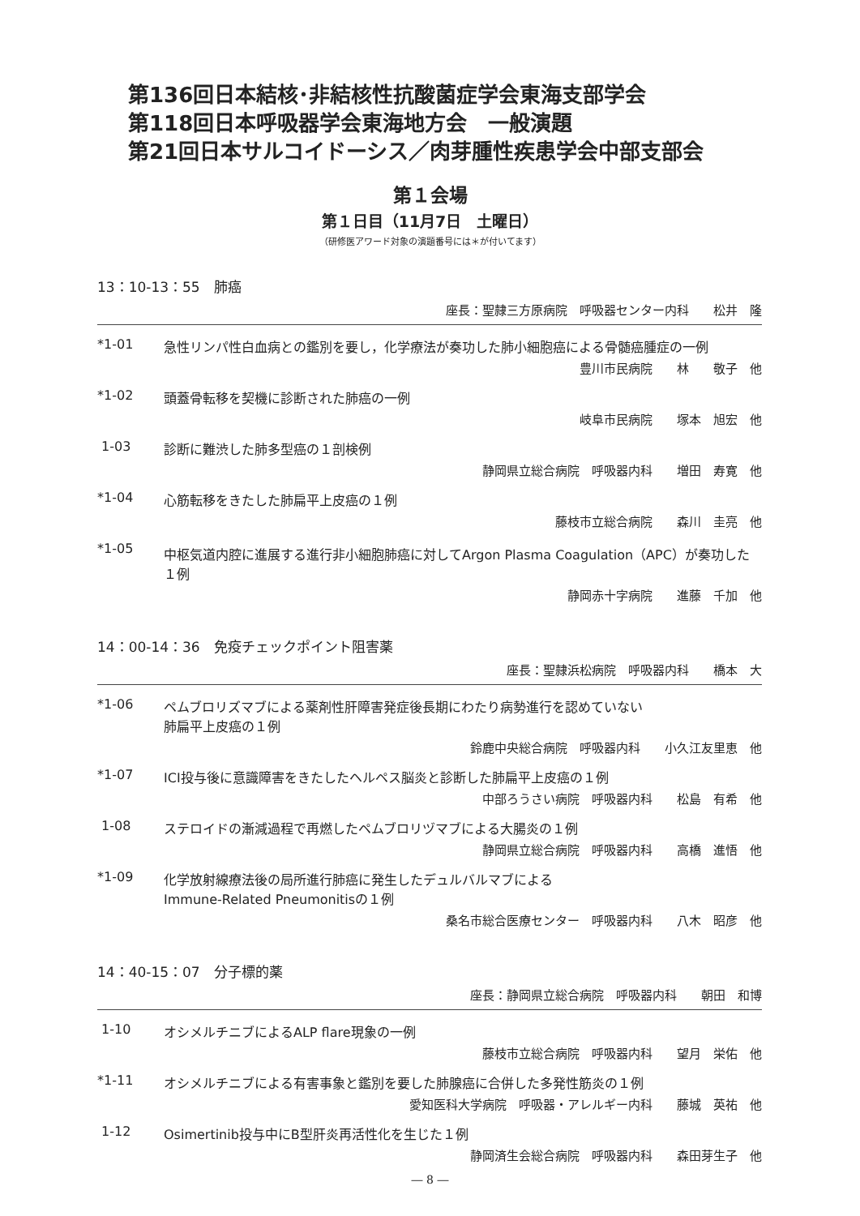第136回日本結核･非結核性抗酸菌症学会東海支部学会
第118回日本呼吸器学会東海地方会　一般演題
第21回日本サルコイドーシス／肉芽腫性疾患学会中部支部会
第１会場
第１日目（11月7日　土曜日）
（研修医アワード対象の演題番号には＊が付いてます）
13：10-13：55　肺癌
座長：聖隷三方原病院　呼吸器センター内科　　松井　隆
*1-01 急性リンパ性白血病との鑑別を要し，化学療法が奏功した肺小細胞癌による骨髄癌腫症の一例
豊川市民病院　　林　　敬子　他
*1-02 頭蓋骨転移を契機に診断された肺癌の一例
岐阜市民病院　　塚本　旭宏　他
1-03 診断に難渋した肺多型癌の１剖検例
静岡県立総合病院　呼吸器内科　　増田　寿寛　他
*1-04 心筋転移をきたした肺扁平上皮癌の１例
藤枝市立総合病院　　森川　圭亮　他
*1-05 中枢気道内腔に進展する進行非小細胞肺癌に対してArgon Plasma Coagulation（APC）が奏功した１例
静岡赤十字病院　　進藤　千加　他
14：00-14：36　免疫チェックポイント阻害薬
座長：聖隷浜松病院　呼吸器内科　　橋本　大
*1-06 ペムブロリズマブによる薬剤性肝障害発症後長期にわたり病勢進行を認めていない
肺扁平上皮癌の１例
鈴鹿中央総合病院　呼吸器内科　　小久江友里恵　他
*1-07 ICI投与後に意識障害をきたしたヘルペス脳炎と診断した肺扁平上皮癌の１例
中部ろうさい病院　呼吸器内科　　松島　有希　他
1-08 ステロイドの漸減過程で再燃したペムブロリヅマブによる大腸炎の１例
静岡県立総合病院　呼吸器内科　　高橋　進悟　他
*1-09 化学放射線療法後の局所進行肺癌に発生したデュルバルマブによる
Immune-Related Pneumonitisの１例
桑名市総合医療センター　呼吸器内科　　八木　昭彦　他
14：40-15：07　分子標的薬
座長：静岡県立総合病院　呼吸器内科　　朝田　和博
1-10 オシメルチニブによるALP flare現象の一例
藤枝市立総合病院　呼吸器内科　　望月　栄佑　他
*1-11 オシメルチニブによる有害事象と鑑別を要した肺腺癌に合併した多発性筋炎の１例
愛知医科大学病院　呼吸器・アレルギー内科　　藤城　英祐　他
1-12 Osimertinib投与中にB型肝炎再活性化を生じた１例
静岡済生会総合病院　呼吸器内科　　森田芽生子　他
― 8 ―